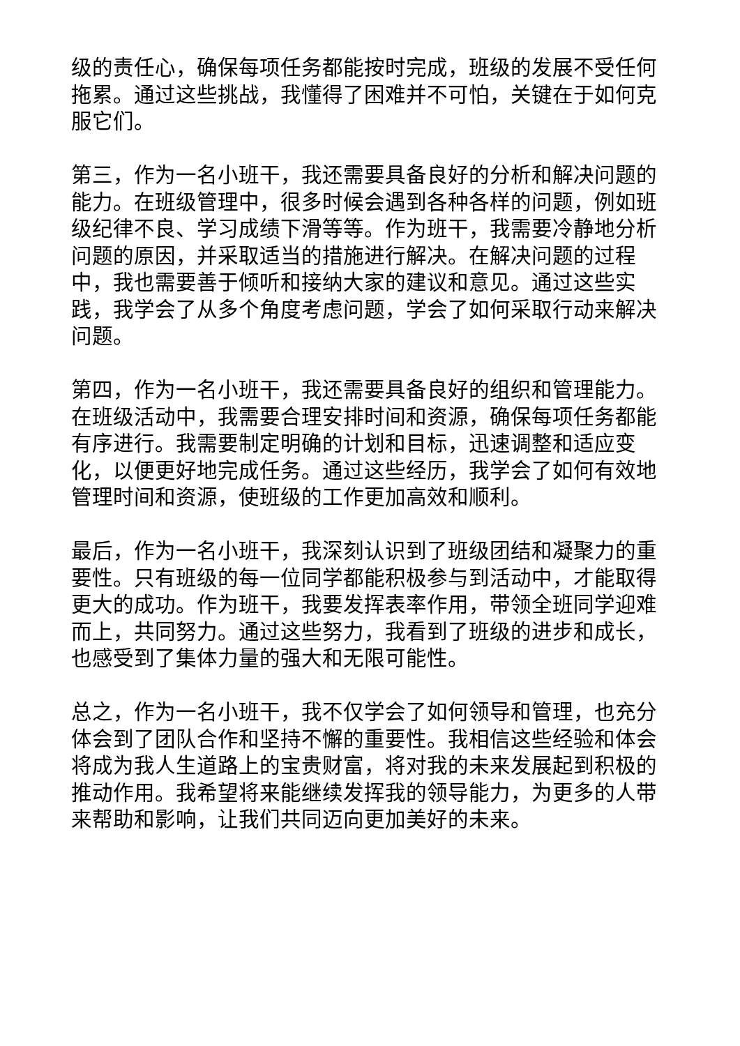级的责任心，确保每项任务都能按时完成，班级的发展不受任何拖累。通过这些挑战，我懂得了困难并不可怕，关键在于如何克服它们。
第三，作为一名小班干，我还需要具备良好的分析和解决问题的能力。在班级管理中，很多时候会遇到各种各样的问题，例如班级纪律不良、学习成绩下滑等等。作为班干，我需要冷静地分析问题的原因，并采取适当的措施进行解决。在解决问题的过程中，我也需要善于倾听和接纳大家的建议和意见。通过这些实践，我学会了从多个角度考虑问题，学会了如何采取行动来解决问题。
第四，作为一名小班干，我还需要具备良好的组织和管理能力。在班级活动中，我需要合理安排时间和资源，确保每项任务都能有序进行。我需要制定明确的计划和目标，迅速调整和适应变化，以便更好地完成任务。通过这些经历，我学会了如何有效地管理时间和资源，使班级的工作更加高效和顺利。
最后，作为一名小班干，我深刻认识到了班级团结和凝聚力的重要性。只有班级的每一位同学都能积极参与到活动中，才能取得更大的成功。作为班干，我要发挥表率作用，带领全班同学迎难而上，共同努力。通过这些努力，我看到了班级的进步和成长，也感受到了集体力量的强大和无限可能性。
总之，作为一名小班干，我不仅学会了如何领导和管理，也充分体会到了团队合作和坚持不懈的重要性。我相信这些经验和体会将成为我人生道路上的宝贵财富，将对我的未来发展起到积极的推动作用。我希望将来能继续发挥我的领导能力，为更多的人带来帮助和影响，让我们共同迈向更加美好的未来。